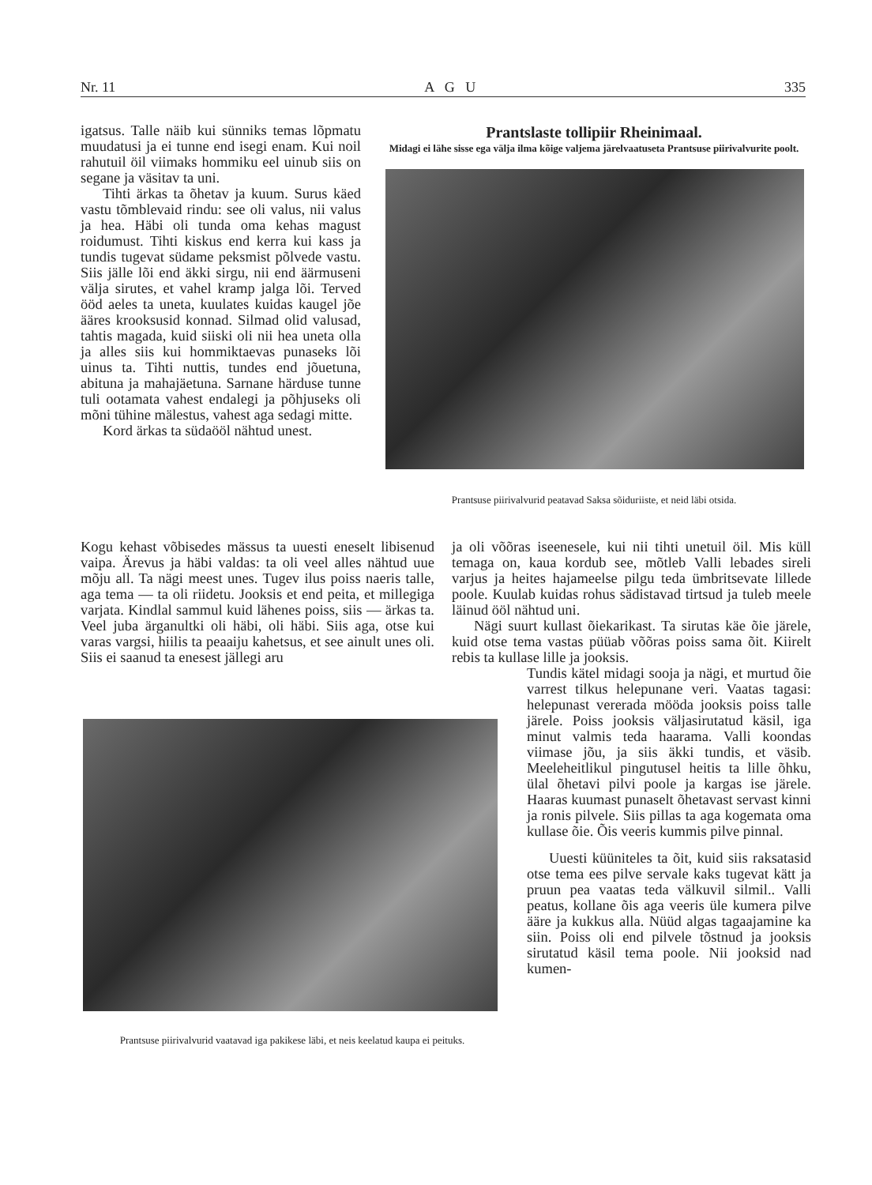Nr. 11 A G U 335
igatsus. Talle näib kui sünniks temas lõpmatu muudatusi ja ei tunne end isegi enam. Kui noil rahutuil öil viimaks hommiku eel uinub siis on segane ja väsitav ta uni.
Tihti ärkas ta õhetav ja kuum. Surus käed vastu tõmblevaid rindu: see oli valus, nii valus ja hea. Häbi oli tunda oma kehas magust roidumust. Tihti kiskus end kerra kui kass ja tundis tugevat südame peksmist põlvede vastu. Siis jälle lõi end äkki sirgu, nii end äärmuseni välja sirutes, et vahel kramp jalga lõi. Terved ööd aeles ta uneta, kuulates kuidas kaugel jõe ääres krooksusid konnad. Silmad olid valusad, tahtis magada, kuid siiski oli nii hea uneta olla ja alles siis kui hommiktaevas punaseks lõi uinus ta. Tihti nuttis, tundes end jõuetuna, abituna ja mahajäetuna. Sarnane härduse tunne tuli ootamata vahest endalegi ja põhjuseks oli mõni tühine mälestus, vahest aga sedagi mitte.
Kord ärkas ta südaööl nähtud unest.
Kogu kehast võbisedes mässus ta uuesti eneselt libisenud vaipa. Ärevus ja häbi valdas: ta oli veel alles nähtud uue mõju all. Ta nägi meest unes. Tugev ilus poiss naeris talle, aga tema — ta oli riidetu. Jooksis et end peita, et millegiga varjata. Kindlal sammul kuid lähenes poiss, siis — ärkas ta. Veel juba ärganultki oli häbi, oli häbi. Siis aga, otse kui varas vargsi, hiilis ta peaaiju kahetsus, et see ainult unes oli. Siis ei saanud ta enesest jällegi aru
Prantslaste tollipiir Rheinimaal.
Midagi ei lähe sisse ega välja ilma kõige valjema järelvaatuseta Prantsuse piirivalvurite poolt.
Prantsuse piirivalvurid peatavad Saksa sõiduriiste, et neid läbi otsida.
ja oli võõras iseenesele, kui nii tihti unetuil öil. Mis küll temaga on, kaua kordub see, mõtleb Valli lebades sireli varjus ja heites hajameelse pilgu teda ümbritsevate lillede poole. Kuulab kuidas rohus sädistavad tirtsud ja tuleb meele läinud ööl nähtud uni.
Nägi suurt kullast õiekarikast. Ta sirutas käe õie järele, kuid otse tema vastas püüab võõras poiss sama õit. Kiirelt rebis ta kullase lille ja jooksis.
Tundis kätel midagi sooja ja nägi, et murtud õie varrest tilkus helepunane veri. Vaatas tagasi: helepunast vererada mööda jooksis poiss talle järele. Poiss jooksis väljasirutatud käsil, iga minut valmis teda haarama. Valli koondas viimase jõu, ja siis äkki tundis, et väsib. Meeleheitlikul pingutusel heitis ta lille õhku, ülal õhetavi pilvi poole ja kargas ise järele. Haaras kuumast punaselt õhetavast servast kinni ja ronis pilvele. Siis pillas ta aga kogemata oma kullase õie. Õis veeris kummis pilve pinnal.
Uuesti küüniteles ta õit, kuid siis raksatasid otse tema ees pilve servale kaks tugevat kätt ja pruun pea vaatas teda välkuvil silmil.. Valli peatus, kollane õis aga veeris üle kumera pilve ääre ja kukkus alla. Nüüd algas tagaajamine ka siin. Poiss oli end pilvele tõstnud ja jooksis sirutatud käsil tema poole. Nii jooksid nad kumen-
Prantsuse piirivalvurid vaatavad iga pakikese läbi, et neis keelatud kaupa ei peituks.